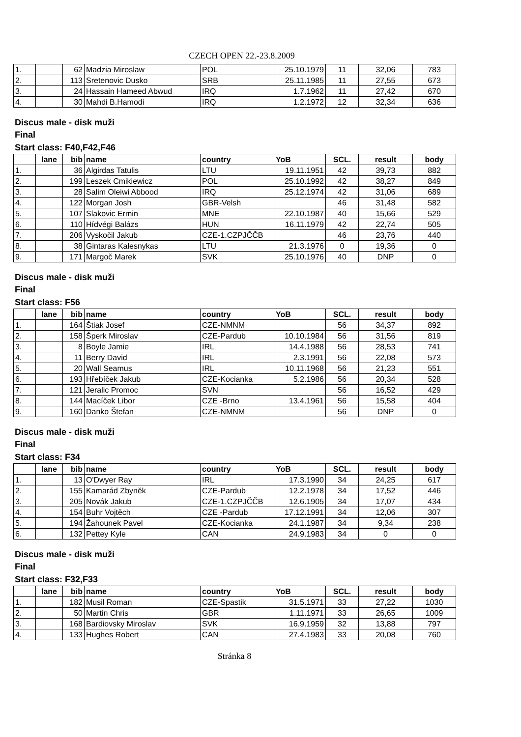CZECH OPEN 22.-23.8.2009
| 1. | | 62 | Madzia Miroslaw | POL | 25.10.1979 | 11 | 32,06 | 783 |
| 2. | | 113 | Sretenovic Dusko | SRB | 25.11.1985 | 11 | 27,55 | 673 |
| 3. | | 24 | Hassain Hameed Abwud | IRQ | 1.7.1962 | 11 | 27,42 | 670 |
| 4. | | 30 | Mahdi B.Hamodi | IRQ | 1.2.1972 | 12 | 32,34 | 636 |
Discus male - disk muži
Final
Start class: F40,F42,F46
| | lane | bib | name | country | YoB | SCL. | result | body |
| --- | --- | --- | --- | --- | --- | --- | --- | --- |
| 1. | | 36 | Algirdas Tatulis | LTU | 19.11.1951 | 42 | 39,73 | 882 |
| 2. | | 199 | Leszek Cmikiewicz | POL | 25.10.1992 | 42 | 38,27 | 849 |
| 3. | | 28 | Salim Oleiwi Abbood | IRQ | 25.12.1974 | 42 | 31,06 | 689 |
| 4. | | 122 | Morgan Josh | GBR-Velsh | | 46 | 31,48 | 582 |
| 5. | | 107 | Slakovic Ermin | MNE | 22.10.1987 | 40 | 15,66 | 529 |
| 6. | | 110 | Hídvégi Balázs | HUN | 16.11.1979 | 42 | 22,74 | 505 |
| 7. | | 206 | Vyskočil Jakub | CZE-1.CZPJČČB | | 46 | 23,76 | 440 |
| 8. | | 38 | Gintaras Kalesnykas | LTU | 21.3.1976 | 0 | 19,36 | 0 |
| 9. | | 171 | Margoč Marek | SVK | 25.10.1976 | 40 | DNP | 0 |
Discus male - disk muži
Final
Start class: F56
| | lane | bib | name | country | YoB | SCL. | result | body |
| --- | --- | --- | --- | --- | --- | --- | --- | --- |
| 1. | | 164 | Štiak Josef | CZE-NMNM | | 56 | 34,37 | 892 |
| 2. | | 158 | Šperk Miroslav | CZE-Pardub | 10.10.1984 | 56 | 31,56 | 819 |
| 3. | | 8 | Boyle Jamie | IRL | 14.4.1988 | 56 | 28,53 | 741 |
| 4. | | 11 | Berry David | IRL | 2.3.1991 | 56 | 22,08 | 573 |
| 5. | | 20 | Wall Seamus | IRL | 10.11.1968 | 56 | 21,23 | 551 |
| 6. | | 193 | Hřebíček Jakub | CZE-Kocianka | 5.2.1986 | 56 | 20,34 | 528 |
| 7. | | 121 | Jeralic Promoc | SVN | | 56 | 16,52 | 429 |
| 8. | | 144 | Macíček Libor | CZE -Brno | 13.4.1961 | 56 | 15,58 | 404 |
| 9. | | 160 | Danko Štefan | CZE-NMNM | | 56 | DNP | 0 |
Discus male - disk muži
Final
Start class: F34
| | lane | bib | name | country | YoB | SCL. | result | body |
| --- | --- | --- | --- | --- | --- | --- | --- | --- |
| 1. | | 13 | O'Dwyer Ray | IRL | 17.3.1990 | 34 | 24,25 | 617 |
| 2. | | 155 | Kamarád Zbyněk | CZE-Pardub | 12.2.1978 | 34 | 17,52 | 446 |
| 3. | | 205 | Novák Jakub | CZE-1.CZPJČČB | 12.6.1905 | 34 | 17,07 | 434 |
| 4. | | 154 | Buhr Vojtěch | CZE -Pardub | 17.12.1991 | 34 | 12,06 | 307 |
| 5. | | 194 | Žahounek Pavel | CZE-Kocianka | 24.1.1987 | 34 | 9,34 | 238 |
| 6. | | 132 | Pettey Kyle | CAN | 24.9.1983 | 34 | 0 | 0 |
Discus male - disk muži
Final
Start class: F32,F33
| | lane | bib | name | country | YoB | SCL. | result | body |
| --- | --- | --- | --- | --- | --- | --- | --- | --- |
| 1. | | 182 | Musil Roman | CZE-Spastik | 31.5.1971 | 33 | 27,22 | 1030 |
| 2. | | 50 | Martin Chris | GBR | 1.11.1971 | 33 | 26,65 | 1009 |
| 3. | | 168 | Bardiovsky Miroslav | SVK | 16.9.1959 | 32 | 13,88 | 797 |
| 4. | | 133 | Hughes Robert | CAN | 27.4.1983 | 33 | 20,08 | 760 |
Stránka 8